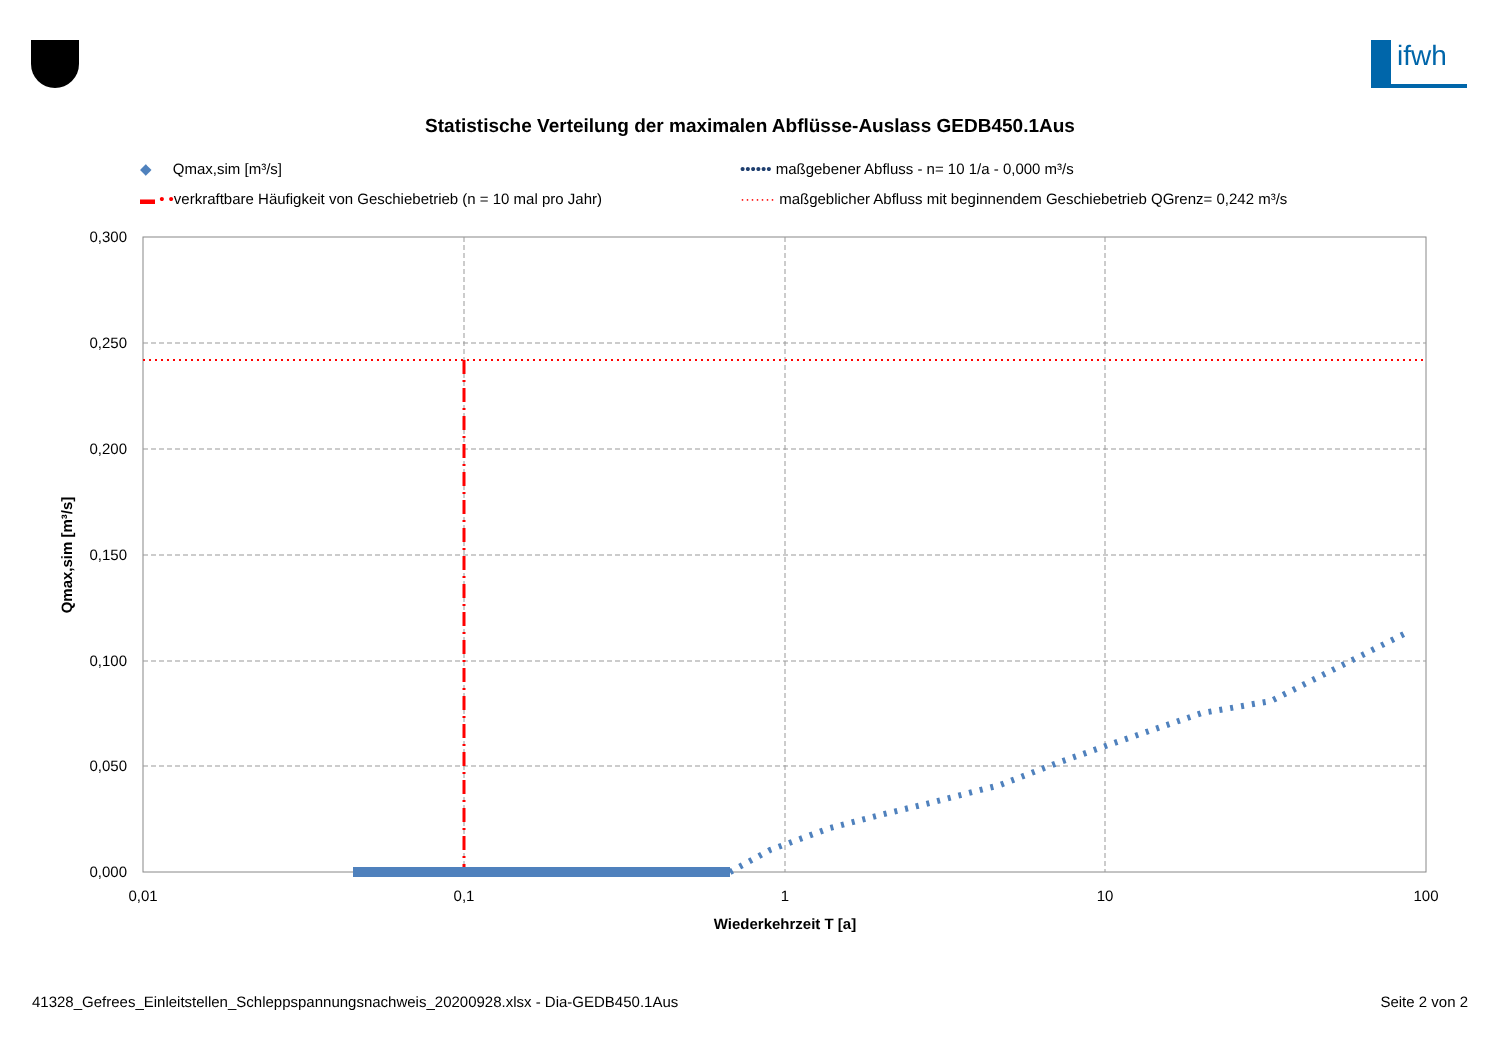ifwh
Statistische Verteilung der maximalen Abflüsse-Auslass GEDB450.1Aus
◆ Qmax,sim [m³/s]
•••••• maßgebener Abfluss - n= 10 1/a - 0,000 m³/s
▬ • •verkraftbare Häufigkeit von Geschiebetrieb (n = 10 mal pro Jahr)
······· maßgeblicher Abfluss mit beginnendem Geschiebetrieb QGrenz= 0,242 m³/s
0,300
0,250
0,200
0,150
0,100
0,050
0,000
0,01
0,1
1
10
100
Wiederkehrzeit T [a]
Qmax,sim [m³/s]
41328_Gefrees_Einleitstellen_Schleppspannungsnachweis_20200928.xlsx - Dia-GEDB450.1Aus Seite 2 von 2